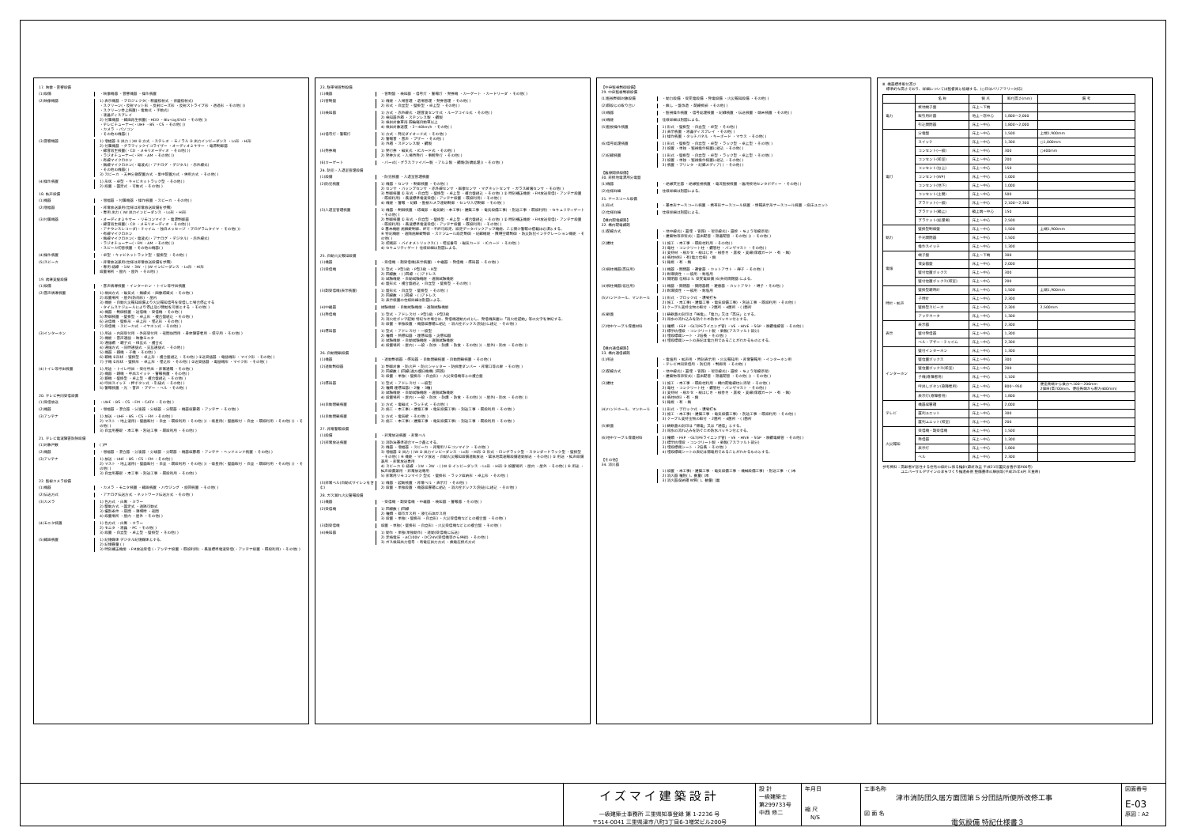17. 映像・音響設備
(1)設備 ・映像機器 ・音響機器 ・操作装置
(2)映像機器 1) 表示機器 ・プロジェクタ(・前面投射式 ・背面投射式)
・スクリーン(・反射マット形 ・反射ビーズ形 ・反射ストライプ形 ・透過形 ・その他( ))
・スクリーン巻上装置(・電動式 ・手動式)
・液晶ディスプレイ
2) 付属機器 ・録画再生装置(・HDD ・Blu-ray/DVD ・その他( ))
・テレビチューナー(・UHF ・BS ・CS ・その他( ))
・カメラ ・パソコン
・その他の機器( )
(3)音響機器 1) 増幅器 ① 出力 ( )W ② 方式 ・ステレオ ・モノラル ③ 出力インピーダンス ・Lo形 ・Hi形
2) 付属機器 ・グラフィックイコライザー ・オーディオミキサー ・電源制御器
・録音再生装置(・CD ・メモリオーディオ ・その他( ))
・ラジオチューナー(・FM ・AM ・その他( ))
・有線マイクロホン
・無線マイクロホン(・電波式(・アナログ ・デジタル) ・赤外線式)
・その他の機器( )
3) スピーカ ・天井分散配置方式 ・集中配置方式 ・併用方式 ・その他( )
(4)操作装置 1) 形状 ・卓型 ・キャビネットラック型 ・その他( )
2) 設置 ・固定式 ・可動式 ・その他( )
18. 拡声設備
(1)機器 ・増幅器 ・付属機器 ・操作装置 ・スピーカ ・その他( )
(2)増幅器 ・非常放送兼用(仕様は非常放送設備を参照)
・専用 出力 ( )W 出力インピーダンス ・Lo形 ・Hi形
(3)付属機器 ・オーディオミキサー ・リモコンマイク ・電源制御器
・録音再生装置(・CD ・メモリオーディオ ・その他( ))
・アナウンスレコーダ(・チャイム ・独自メッセージ ・プログラムタイマ ・その他( ))
・有線マイクロホン
・無線マイクロホン(・電波式(・アナログ ・デジタル) ・赤外線式)
・ラジオチューナー(・FM ・AM ・その他( ))
・スピーカ切替装置 ・その他の機器( )
(4)操作装置 ・卓型 ・キャビネットラック型 ・壁掛型 ・その他( )
(5)スピーカ ・非常放送兼用(仕様は非常放送設備を参照)
・専用 結線 ・1W ・3W ・( )W インピーダンス ・Lo形 ・Hi形
設置場所 ・屋内 ・屋外 ・その他( )
19. 誘導支援設備
(1)設備 ・音声誘導装置 ・インターホン ・トイレ等呼出装置
(2)音声誘導装置 1) 検出方式 ・磁気式 ・無線式 ・画像認識式 ・その他( )
2) 設置場所 ・屋外(防雨形) ・屋内
3) 機能 ・自動火災報知設備より火災報知信号を受信した場合停止する
・タイムスケジュールにより停止及び開始を可能とする ・その他( )
4) 機器 ・制御装置 ・送信機 ・受信機 ・その他( )
5) 制御装置 ・壁掛型 ・卓上形 ・複合盤組込 ・その他( )
6) 送信機 ・壁掛形 ・卓上形 ・埋込形 ・その他( )
7) 受信機 ・スピーカ式 ・イヤホン式 ・その他( )
(3)インターホン 1) 用途 ・内部受付用 ・外部受付用 ・夜間訪問用 ・身体障害者用 ・保守用 ・その他( )
2) 機能 ・音声通話 ・映像モニタ
3) 通話網 ・親子式 ・相互式 ・複合式
4) 通話方式 ・同時通話式 ・交互通話式 ・その他( )
5) 機器 ・親機 ・子機 ・その他( )
6) 親機 ①形状 ・壁掛型 ・卓上形 ・複合盤組込 ・その他( ) ②送受話器 ・電話機形 ・マイク形 ・その他( )
7) 子機 ①形状 ・壁掛形 ・卓上形 ・埋込形 ・その他( ) ②送受話器 ・電話機形 ・マイク形 ・その他( )
(4)トイレ等呼出装置 1) 用途 ・トイレ呼出 ・受付呼出 ・非常通報 ・その他( )
2) 機器 ・親機 ・呼出スイッチ ・警報装置 ・その他( )
3) 親機 ・壁掛型 ・卓上型 ・複合盤組込 ・その他( )
4) 呼出スイッチ ・押ボタン式 ・引紐式 ・その他( )
5) 警報装置 ・光 ・音声 ・ブザー ・ベル ・その他( )
20. テレビ共同受信設備
(1)受信放送 ・UHF ・BS ・CS ・FM ・CATV ・その他( )
(2)機器 ・増幅器 ・混合器 ・分波器 ・分岐器 ・分配器 ・機器収容箱 ・アンテナ ・その他( )
(3)アンテナ 1) 放送 ・UHF ・BS ・CS ・FM ・その他( )
2) マスト ・地上波用(・壁面取付 ・自立 ・既設利用 ・その他( )) ・衛星用(・壁面取付 ・自立 ・既設利用 ・その他( )) ・その他( )
3) 自立用基礎 ・本工事 ・別途工事 ・既設利用 ・その他( )
21. テレビ電波障害防除設備
(1)対象戸数 ( )戸
(2)機器 ・増幅器 ・混合器 ・分波器 ・分岐器 ・分配器 ・機器収容箱 ・アンテナ ・ヘッドエンド装置 ・その他( )
(3)アンテナ 1) 放送 ・UHF ・BS ・CS ・FM ・その他( )
2) マスト ・地上波用(・壁面取付 ・自立 ・既設利用 ・その他( )) ・衛星用(・壁面取付 ・自立 ・既設利用 ・その他( )) ・その他( )
3) 自立用基礎 ・本工事 ・別途工事 ・既設利用 ・その他( )
22. 監視カメラ設備
(1)機器 ・カメラ ・モニタ装置 ・録画装置 ・ハウジング ・旋回装置 ・その他( )
(2)伝送方式 ・アナログ伝送方式 ・ネットワーク伝送方式 ・その他( )
(3)カメラ 1) 色方式 ・白黒 ・カラー
2) 駆動方式 ・固定式 ・遠隔可動式
3) 撮影条件 ・昼間 ・薄明時 ・夜間
4) 設置場所 ・屋内 ・屋外 ・その他( )
(4)モニタ装置 1) 色方式 ・白黒 ・カラー
2) モニタ ・液晶 ・PC ・その他( )
3) 設置 ・自立型 ・卓上型 ・壁掛型 ・その他( )
(5)録画装置 1) 記憶媒体 デジタル記憶媒体とする。
2) 記憶容量 ( )
3) 時刻補正機能 ・FM放送受信 (・アンテナ設置 ・既設利用) ・長波標準電波受信(・アンテナ設置 ・既設利用) ・その他( )
23. 駐車場管制設備
(1)機器 ・管制盤 ・検知器 ・信号灯 ・警報灯 ・発券機 ・カーゲート ・カードリーダ ・その他( )
(2)管制盤 1) 機能 ・入場管理 ・退場管理 ・発券管理 ・その他( )
2) 形式 ・自立型 ・壁掛型 ・卓上型 ・その他( )
(3)検知器 1) 方式 ・赤外線式 ・超音波センサ式 ・ループコイル式 ・その他( )
2) 検知器外箱 ・ステンレス製 ・鋼製
3) 検出対象車両 四輪軽自動車以上
4) 検出対象速度 ・2～40km/h ・その他( )
(4)信号灯・警報灯 1) 方式 ・発光ダイオード式 ・その他( )
2) 警報音 ・音声 ・ブザー ・その他( )
3) 外箱 ・ステンレス製 ・鋼製
(5)発券機 1) 発行券 ・磁気式 ・ICカード式 ・その他( )
2) 発券方式 ・入場時発行 ・事前発行 ・その他( )
(6)カーゲート ・バー式(・グラスファイバー製 ・アルミ製 ・鋼製(防錆処理)) ・その他( )
24. 防犯・入退室管理設備
(1)設備 ・防犯装置 ・入退室管理装置
(2)防犯装置 1) 機器 ・センサ ・制御装置 ・その他( )
2) センサ ・パッシブセンサ ・赤外線センサ ・画像センサ ・マグネットセンサ ・ガラス破壊センサ ・その他( )
3) 制御装置 ① 形式 ・自立型 ・壁掛型 ・卓上型 ・複合盤組込 ・その他( ) ② 時刻補正機能 ・FM放送受信(・アンテナ設置 ・既設利用) ・長波標準電波受信(・アンテナ設置 ・既設利用) ・その他( )
4) 機能 ・警報 ・記録 ・監視カメラ連動制御 ・センサ入切制御 ・その他( )
(3)入退室管理装置 1) 機器 ・制御装置 ・認識部 ・電気錠(・本工事(・建築工事 ・電気設備工事) ・別途工事 ・既設利用) ・セキュリティゲート ・その他( )
2) 制御装置 ① 形式 ・自立型 ・壁掛型 ・卓上型 ・複合盤組込 ・その他( ) ② 時刻補正機能 ・FM放送受信(・アンテナ設置 ・既設利用) ・長波標準電波受信(・アンテナ設置 ・既設利用) ・その他( )
③ 基本機能 施解錠制御、許可・不許可設定、設定データバックアップ機能、こじ開け警報の搭載は必須とする。
④ 特記機能 ・遠隔施解錠制御 ・スケジュール設定制御 ・記録機能 ・照明空調制御 ・防災防犯インテグレーション機能 ・その他( )
3) 認識部 ・バイオメトリックス( ) ・暗証番号 ・磁気カード ・ICカード ・その他( )
4) セキュリティゲート 仕様詳細は別図による。
25. 自動火災報知設備
(1)機器 ・受信機 ・副受信機(表示装置) ・中継器 ・発信機 ・感知器 ・その他( )
(2)受信機 1) 型式 ・P型1級 ・P型2級 ・R型
2) 回線数 ・( )回線 ・( )アドレス
3) 試験機能 ・自動試験機能 ・遠隔試験機能
4) 盤形式 ・複合盤組込 ・自立型 ・壁掛型 ・その他( )
(3)副受信機(表示装置) 1) 盤形式 ・自立型 ・壁掛型 ・その他( )
2) 回線数 ・( )回線 ・( )アドレス
3) 表示装置の仕様詳細は別図による。
(4)中継器 試験機能 ・自動試験機能 ・遠隔試験機能
(5)発信機 1) 型式 ・アドレス付 ・P型1級 ・P型2級
2) 消火栓ポンプ起動 特記なき場合は、発信機連動方式とし、発信機表面に「消火栓起動」等の文字を併記する。
3) 設置 ・単独設置 ・機器収容箱に組込 ・消火栓ボックス(別途)に組込 ・その他( )
(6)感知器 1) 型式 ・アドレス付 ・一般型
2) 種類 ・熱感知器 ・煙感知器 ・炎感知器
3) 試験機能 ・自動試験機能 ・遠隔試験機能
4) 設置場所 ・屋内(・一般 ・防水 ・防爆 ・防食 ・その他( )) ・屋外(・防水 ・その他( ))
26. 自動閉鎖設備
(1)機器 ・連動制御器 ・感知器 ・自動閉鎖装置 ・自動閉鎖装置 ・その他( )
(2)連動制御器 1) 制御対象 ・防火戸 ・防火シャッター ・防排煙ダンパー ・非常口等の扉 ・その他( )
2) 回線数 ( )回線(遠方復旧機構( )回路)
3) 設置 ・単独(・壁掛形 ・自立形) ・火災受信機等との複合盤
(3)感知器 1) 型式 ・アドレス付 ・一般型
2) 種類 煙感知器(・2種 ・3種)
3) 試験機能 ・自動試験機能 ・遠隔試験機能
4) 設置場所 ・屋内(・一般 ・防水 ・防爆 ・防食 ・その他( )) ・屋外(・防水 ・その他( ))
(4)自動閉鎖装置 1) 方式 ・電磁式 ・ラッチ式 ・その他( )
2) 施工 ・本工事(・建築工事 ・電気設備工事) ・別途工事 ・既設利用 ・その他( )
(5)自動閉鎖装置 1) 方式 ・電気錠 ・その他( )
2) 施工 ・本工事(・建築工事 ・電気設備工事) ・別途工事 ・既設利用 ・その他( )
27. 非常警報設備
(1)設備 ・非常放送装置 ・非常ベル
(2)非常放送装置 1) 消防法基準適合マーク品とする。
2) 機器 ・増幅器 ・スピーカ ・非常用リモコンマイク ・その他( )
3) 増幅器 ① 出力 ( )W ② 出力インピーダンス ・Lo形 ・Hi形 ③ 形式 ・ロングラック型 ・スタンダードラック型 ・壁掛型 ・その他( ) ④ 機能 ・マイク放送 ・自動火災報知設備連動放送 ・緊急地震速報設備連動放送 ・その他( ) ⑤ 用途 ・拡声設備兼用 ・非常放送専用
4) スピーカ ① 結線 ・1W ・3W ・( )W ② インピーダンス ・Lo形 ・Hi形 ③ 設置場所 ・屋内 ・屋外 ・その他( ) ④ 用途 ・拡声設備兼用 ・非常放送専用
5) 非常用リモコンマイク 型式 ・壁掛形 ・ラック収納形 ・卓上形 ・その他( )
(3)非常ベル(自動式サイレンを含む)
1) 機器 ・起動装置 ・非常ベル ・表示灯 ・その他( )
2) 設置 ・単独設置 ・機器収容箱に組込 ・消火栓ボックス(別途)に組込 ・その他( )
28. ガス漏れ火災警報設備
(1)機器 ・受信機 ・副受信機 ・中継器 ・検知器 ・警報器 ・その他( )
(2)受信機 1) 回線数 ( )回線
2) 種類 ・都市ガス用 ・液化石油ガス用
3) 設置 ・単独(・壁掛形 ・自立形) ・火災受信機などとの複合盤 ・その他( )
(3)副受信機 設置 ・単独(・壁掛形 ・自立形) ・火災受信機などとの複合盤 ・その他( )
(4)検知器 1) 動作 ・単独(単独動作) ・連動(受信機に伝送)
2) 定格電圧 ・AC100V ・DC24V(受信機等から供給) ・その他( )
3) ガス検知出力信号 ・有電圧出力方式 ・無電圧接点方式
【中央監視制御設備】
29. 中央監視制御設備
(1)監視制御対象設備 ・動力設備 ・受変電設備 ・発電設備 ・火災報知設備 ・その他( )
(2)既設との取り合い ・無し ・盤改造 ・配線接続 ・その他( )
(3)機器 ・監視操作装置 ・信号処理装置 ・記録装置 ・伝送装置 ・端末装置 ・その他( )
(4)機能 仕様詳細は別図による。
(5)監視操作装置 1) 形式 ・壁掛型 ・自立型 ・卓型 ・その他( )
2) 表示装置 ・液晶ディスプレイ ・その他( )
3) 操作装置 ・タッチパネル ・キーボード ・マウス ・その他( )
(6)信号処理装置 1) 形式 ・壁掛型 ・自立型 ・卓型 ・ラック型 ・卓上型 ・その他( )
2) 設置 ・単独 ・監視操作装置に組込 ・その他( )
(7)記録装置 1) 形式 ・壁掛型 ・自立型 ・卓型 ・ラック型 ・卓上型 ・その他( )
2) 設置 ・単独 ・監視操作装置に組込 ・その他( )
3) 装置 ・プリンタ ・記録メディア( ) ・その他( )
【医療関係設備】
30. 非接地電源用分電盤
(1)機器 ・絶縁変圧器 ・絶縁監視装置 ・電流監視装置 ・医用接地センタボディー ・その他( )
(2)仕様詳細 仕様詳細は別図による。
31. ナースコール設備
(1)形式 ・基本形ナースコール装置 ・携帯形ナースコール装置 ・情報表示形ナースコール装置 ・病床ユニット
(2)仕様詳細 仕様詳細は別図による。
【構内配電線路】
32. 構内配電線路
(1)配線方式 ・地中線式(・直埋 ・管路) ・架空線式(・直接 ・ちょう架線添架)
・建築物等添架式(・露出配管 ・隠蔽配管 ・その他( )) ・その他( )
(2)建柱 1) 施工 ・本工事 ・既設柱利用 ・その他( )
2) 電柱 ・コンクリート柱 ・鋼管柱 ・パンザマスト ・その他( )
3) 支持材 ・根かせ ・根はじき ・根巻き ・底板 ・支線(保護ガード ・有 ・無)
4) 装柱材料 ・有(電力仕様) ・無
5) 銘板 ・有 ・無
(3)装柱機器(高圧用) 1) 機器 ・開閉器 ・避雷器 ・カットアウト ・碍子 ・その他( )
2) 耐環境性 ・一般用 ・耐塩用
3) 開閉器 仕様は 5. 受変電設備 (6)負荷開閉器 による。
(4)装柱機器(低圧用) 1) 機器 ・開閉器 ・開閉器箱 ・避雷器 ・カットアウト ・碍子 ・その他( )
2) 耐環境性 ・一般用 ・耐塩用
(5)ハンドホール、マンホール 1) 形式 ・ブロック式 ・現場打ち
2) 施工 ・本工事(・建築工事 ・電気設備工事) ・別途工事 ・既設利用 ・その他( )
3) ケーブル支持金物の取付 ・2箇所 ・4箇所 ・( )箇所
(6)鉄蓋 1) 鋳鉄蓋の刻印は「強電」、「電力」又は「高圧」とする。
2) 雨水の流れ込みを防ぐため防水パッキン付とする。
(7)地中ケーブル保護材料 1) 種類 ・FEP ・GLT(PEライニング管) ・VE ・HIVE ・SGP ・厚鋼電線管 ・その他( )
2) 標示杭埋設 ・コンクリート製 ・鉄製(アスファルト部分)
3) 埋設標識シート ・2倍長 ・その他( )
4) 埋設標識シートの表記は電力用であることがわかるものとする。
【構内通信線路】
33. 構内通信線路
(1)用途 ・電話用 ・拡声用 ・時刻表示用 ・火災報知用 ・非常警報用 ・インターホン用
・テレビ共同受信用 ・防犯用 ・制御用 ・その他( )
(2)配線方式 ・地中線式(・直埋 ・管路) ・架空線式(・直接 ・ちょう架線添架)
・建築物等添架式(・露出配管 ・隠蔽配管 ・その他( )) ・その他( )
(3)建柱 1) 施工 ・本工事 ・既設柱利用 ・構内配電線柱に添架 ・その他( )
2) 電柱 ・コンクリート柱 ・鋼管柱 ・パンザマスト ・その他( )
3) 支持材 ・根かせ ・根はじき ・根巻き ・底板 ・支線(保護ガード ・有 ・無)
4) 装柱材料 ・有 ・無
5) 銘板 ・有 ・無
(4)ハンドホール、マンホール 1) 形式 ・ブロック式 ・現場打ち
2) 施工 ・本工事(・建築工事 ・電気設備工事) ・別途工事 ・既設利用 ・その他( )
3) ケーブル支持金物の取付 ・2箇所 ・4箇所 ・( )箇所
(5)鉄蓋 1) 鋳鉄蓋の刻印は「弱電」又は「通信」とする。
2) 雨水の流れ込みを防ぐため防水パッキン付とする。
(6)地中ケーブル保護材料 1) 種類 ・FEP ・GLT(PEライニング管) ・VE ・HIVE ・SGP ・厚鋼電線管 ・その他( )
2) 標示杭埋設 ・コンクリート製 ・鉄製(アスファルト部分)
3) 埋設標識シート ・2倍長 ・その他( )
4) 埋設標識シートの表記は弱電用であることがわかるものとする。
【その他】
34. 消火器
1) 設置 ・本工事(・建築工事 ・電気設備工事 ・機械設備工事) ・別途工事 ・( )本
2) 消火器 種別( )、数量( )本
3) 消火器収納箱 材質( )、数量( )面
Ⅲ. 機器標準取付高さ
　標準的な高さであり、詳細については監督員と協議する。(○印はバリアフリー対応)
| | 名 称 | 側 点 | 取付高さ(mm) | 備 考 |
| --- | --- | --- | --- | --- |
| 電力 | 接地端子盤 | 床上～下端 | | |
| | 取引用計器 | 地上～窓中心 | 1,800～2,000 | |
| | 引込開閉器 | 床上～中心 | 1,800～2,000 | |
| 電灯 | 分電盤 | 床上～中心 | 1,500 | 上端1,900mm |
| | スイッチ | 床上～中心 | 1,300 | ○1,000mm |
| | コンセント(一般) | 床上～中心 | 300 | ○400mm |
| | コンセント(和室) | 床上～中心 | 200 | |
| | コンセント(台上) | 床上～中心 | 150 | |
| | コンセント(WP) | 床上～中心 | 1,000 | |
| | コンセント(地下) | 床上～中心 | 1,000 | |
| | コンセント(土間) | 床上～中心 | 500 | |
| | ブラケット(一般) | 床上～中心 | 2,100～2,300 | |
| | ブラケット(鏡上) | 鏡上端～中心 | 150 | |
| | ブラケット(処理場) | 床上～中心 | 2,500 | |
| 動力 | 壁掛型制御盤 | 床上～中心 | 1,500 | 上端1,900mm |
| | 手元開閉器 | 床上～中心 | 1,500 | |
| | 操作スイッチ | 床上～中心 | 1,300 | |
| 電話 | 端子盤 | 床上～下端 | 300 | |
| | 保安器盤 | 床上～中心 | 2,000 | |
| | 壁付位置ボックス | 床上～中心 | 300 | |
| | 壁付位置ボックス(和室) | 床上～中心 | 200 | |
| 時計・拡声 | 壁掛型親時計 | 床上～中心 | 1,500 | 上端1,900mm |
| | 子時計 | 床上～中心 | 2,300 | |
| | 壁掛型スピーカ | 床上～中心 | 2,300 | 2,500mm |
| | アッテネータ | 床上～中心 | 1,300 | |
| 表示 | 表示器 | 床上～中心 | 2,300 | |
| | 壁付発信器 | 床上～中心 | 1,300 | |
| | ベル・ブザー・チャイム | 床上～中心 | 2,300 | |
| インターホン | 壁付インターホン | 床上～中心 | 1,300 | |
| | 壁位置ボックス | 床上～中心 | 300 | |
| | 壁位置ボックス(和室) | 床上～中心 | 200 | |
| | 子機(身障者用) | 床上～中心 | 1,100 | |
| | 呼出しボタン(身障者用) | 床上～中心 | 800～950 | 便座先端から後方へ100～200mm 2個目(高700mm、便座先端から前方400mm) |
| | 表示灯(身障者用) | 床上～中心 | 1,800 | |
| テレビ | 機器収容箱 | 床上～中心 | 2,000 | |
| | 直列ユニット | 床上～中心 | 300 | |
| | 直列ユニット(和室) | 床上～中心 | 200 | |
| 火災報知 | 受信機・副受信機 | 床上～中心 | 1,500 | |
| | 発信器 | 床上～中心 | 1,300 | |
| | 表示灯 | 床上～中心 | 1,800 | |
| | ベル | 床上～中心 | 2,300 | |
参考資料：高齢者が居住する住宅の設計に係る指針(最終改正 平成21年国交省告示第906号)
　　　　　ユニバーサルデザインのまちづくり推進条例 整備基準の解説等(平成25年4月 三重県)
イズマイ建築設計
一級建築士事務所 三重県知事登録 第 1-2236 号
〒514-0041 三重県津市八町3丁目6-3増栄ビル200号
設 計
一級建築士
第299733号
中西 修二
年月日
縮 尺
　N/S
工事名称
津市消防団久居方面団第５分団詰所便所改修工事
図 面 名
電気設備 特記仕様書３
図面番号
E-03
原図：A2